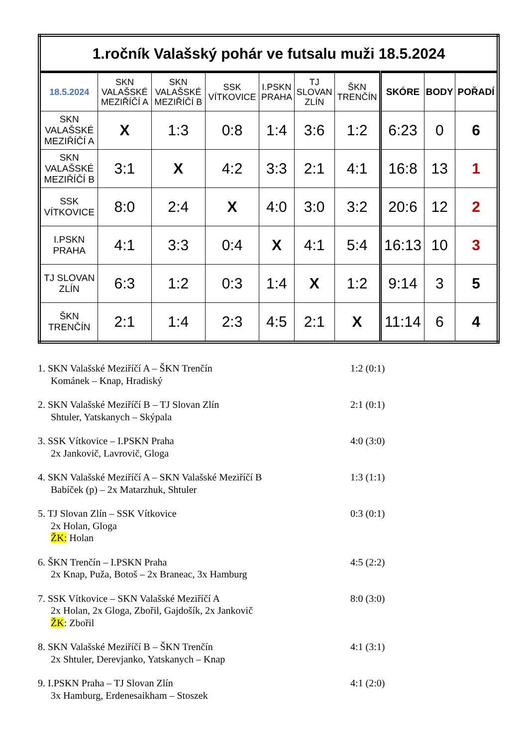| 1.ročník Valašský pohár ve futsalu muži 18.5.2024 | | | | | | | | | |
| 18.5.2024 | SKN VALAŠSKÉ MEZIŘÍČÍ A | SKN VALAŠSKÉ MEZIŘÍČÍ B | SSK VÍTKOVICE | I.PSKN PRAHA | TJ SLOVAN ZLÍN | ŠKN TRENČÍN | SKÓRE | BODY | POŘADÍ |
| SKN VALAŠSKÉ MEZIŘÍČÍ A | X | 1:3 | 0:8 | 1:4 | 3:6 | 1:2 | 6:23 | 0 | 6 |
| SKN VALAŠSKÉ MEZIŘÍČÍ B | 3:1 | X | 4:2 | 3:3 | 2:1 | 4:1 | 16:8 | 13 | 1 |
| SSK VÍTKOVICE | 8:0 | 2:4 | X | 4:0 | 3:0 | 3:2 | 20:6 | 12 | 2 |
| I.PSKN PRAHA | 4:1 | 3:3 | 0:4 | X | 4:1 | 5:4 | 16:13 | 10 | 3 |
| TJ SLOVAN ZLÍN | 6:3 | 1:2 | 0:3 | 1:4 | X | 1:2 | 9:14 | 3 | 5 |
| ŠKN TRENČÍN | 2:1 | 1:4 | 2:3 | 4:5 | 2:1 | X | 11:14 | 6 | 4 |
1. SKN Valašské Meziříčí A – ŠKN Trenčín
Kománek – Knap, Hradiský
1:2 (0:1)
2. SKN Valašské Meziříčí B – TJ Slovan Zlín
Shtuler, Yatskanych – Skýpala
2:1 (0:1)
3. SSK Vítkovice – I.PSKN Praha
2x Jankovič, Lavrovič, Gloga
4:0 (3:0)
4. SKN Valašské Meziříčí A – SKN Valašské Meziříčí B
Babíček (p) – 2x Matarzhuk, Shtuler
1:3 (1:1)
5. TJ Slovan Zlín – SSK Vítkovice
2x Holan, Gloga
ŽK: Holan
0:3 (0:1)
6. ŠKN Trenčín – I.PSKN Praha
2x Knap, Puža, Botoš – 2x Braneac, 3x Hamburg
4:5 (2:2)
7. SSK Vítkovice – SKN Valašské Meziříčí A
2x Holan, 2x Gloga, Zbořil, Gajdošík, 2x Jankovič
ŽK: Zbořil
8:0 (3:0)
8. SKN Valašské Meziříčí B – ŠKN Trenčín
2x Shtuler, Derevjanko, Yatskanych – Knap
4:1 (3:1)
9. I.PSKN Praha – TJ Slovan Zlín
3x Hamburg, Erdenesaikham – Stoszek
4:1 (2:0)